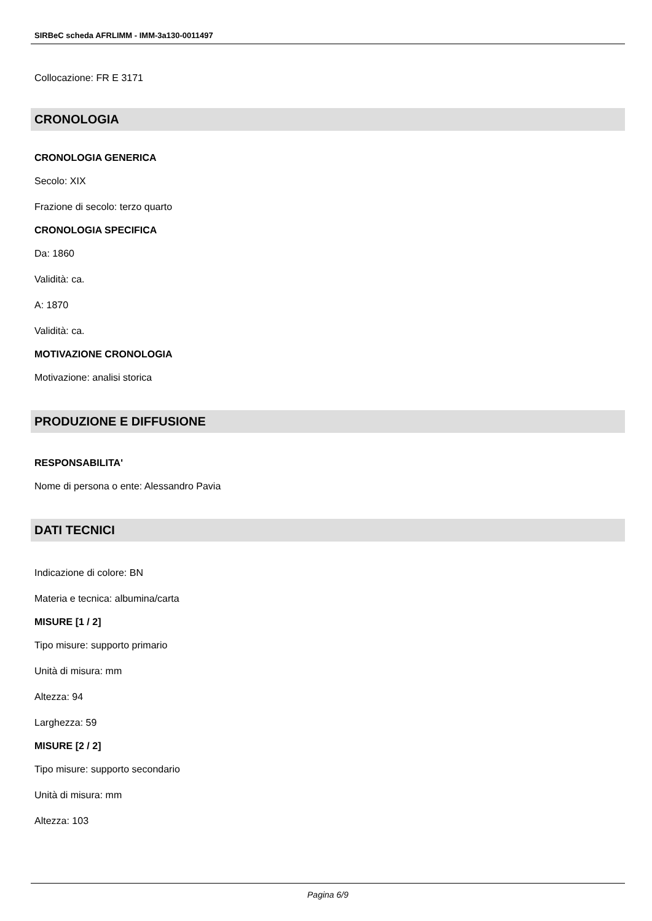SIRBeC scheda AFRLIMM - IMM-3a130-0011497
Collocazione: FR E 3171
CRONOLOGIA
CRONOLOGIA GENERICA
Secolo: XIX
Frazione di secolo: terzo quarto
CRONOLOGIA SPECIFICA
Da: 1860
Validità: ca.
A: 1870
Validità: ca.
MOTIVAZIONE CRONOLOGIA
Motivazione: analisi storica
PRODUZIONE E DIFFUSIONE
RESPONSABILITA'
Nome di persona o ente: Alessandro Pavia
DATI TECNICI
Indicazione di colore: BN
Materia e tecnica: albumina/carta
MISURE [1 / 2]
Tipo misure: supporto primario
Unità di misura: mm
Altezza: 94
Larghezza: 59
MISURE [2 / 2]
Tipo misure: supporto secondario
Unità di misura: mm
Altezza: 103
Pagina 6/9